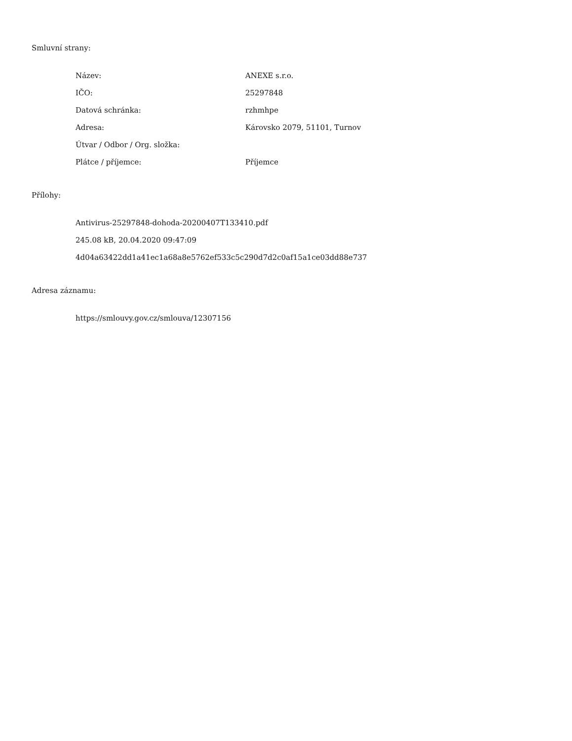Smluvní strany:
| Název: | ANEXE s.r.o. |
| IČO: | 25297848 |
| Datová schránka: | rzhmhpe |
| Adresa: | Károvsko 2079, 51101, Turnov |
| Útvar / Odbor / Org. složka: | |
| Plátce / příjemce: | Příjemce |
Přílohy:
Antivirus-25297848-dohoda-20200407T133410.pdf
245.08 kB, 20.04.2020 09:47:09
4d04a63422dd1a41ec1a68a8e5762ef533c5c290d7d2c0af15a1ce03dd88e737
Adresa záznamu:
https://smlouvy.gov.cz/smlouva/12307156